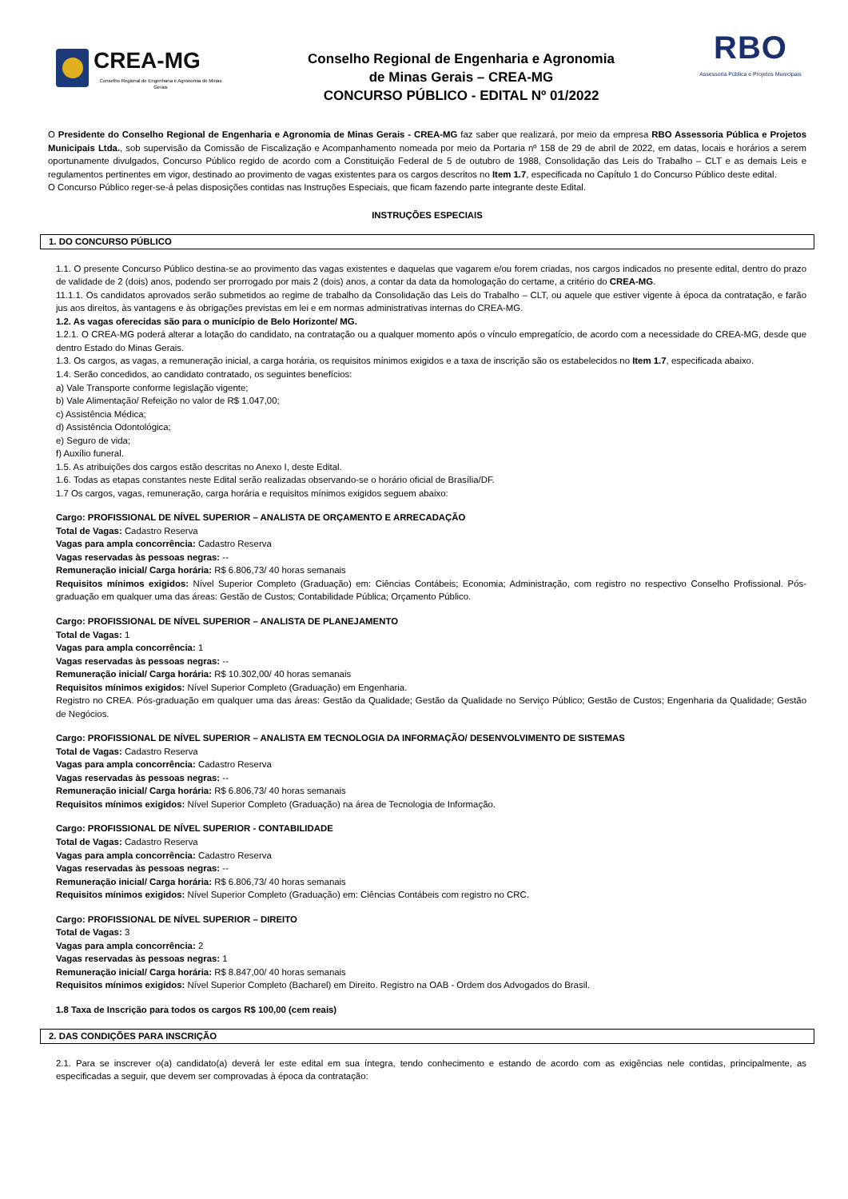CREA-MG
Conselho Regional de Engenharia e Agronomia de Minas Gerais
Conselho Regional de Engenharia e Agronomia
de Minas Gerais – CREA-MG
CONCURSO PÚBLICO - EDITAL Nº 01/2022
RBO
Assessoria Pública e Projetos Municipais
O Presidente do Conselho Regional de Engenharia e Agronomia de Minas Gerais - CREA-MG faz saber que realizará, por meio da empresa RBO Assessoria Pública e Projetos Municipais Ltda., sob supervisão da Comissão de Fiscalização e Acompanhamento nomeada por meio da Portaria nº 158 de 29 de abril de 2022, em datas, locais e horários a serem oportunamente divulgados, Concurso Público regido de acordo com a Constituição Federal de 5 de outubro de 1988, Consolidação das Leis do Trabalho – CLT e as demais Leis e regulamentos pertinentes em vigor, destinado ao provimento de vagas existentes para os cargos descritos no Item 1.7, especificada no Capítulo 1 do Concurso Público deste edital.
O Concurso Público reger-se-á pelas disposições contidas nas Instruções Especiais, que ficam fazendo parte integrante deste Edital.
INSTRUÇÕES ESPECIAIS
1. DO CONCURSO PÚBLICO
1.1. O presente Concurso Público destina-se ao provimento das vagas existentes e daquelas que vagarem e/ou forem criadas, nos cargos indicados no presente edital, dentro do prazo de validade de 2 (dois) anos, podendo ser prorrogado por mais 2 (dois) anos, a contar da data da homologação do certame, a critério do CREA-MG.
11.1.1. Os candidatos aprovados serão submetidos ao regime de trabalho da Consolidação das Leis do Trabalho – CLT, ou aquele que estiver vigente à época da contratação, e farão jus aos direitos, às vantagens e às obrigações previstas em lei e em normas administrativas internas do CREA-MG.
1.2. As vagas oferecidas são para o município de Belo Horizonte/ MG.
1.2.1. O CREA-MG poderá alterar a lotação do candidato, na contratação ou a qualquer momento após o vínculo empregatício, de acordo com a necessidade do CREA-MG, desde que dentro Estado do Minas Gerais.
1.3. Os cargos, as vagas, a remuneração inicial, a carga horária, os requisitos mínimos exigidos e a taxa de inscrição são os estabelecidos no Item 1.7, especificada abaixo.
1.4. Serão concedidos, ao candidato contratado, os seguintes benefícios:
a) Vale Transporte conforme legislação vigente;
b) Vale Alimentação/ Refeição no valor de R$ 1.047,00;
c) Assistência Médica;
d) Assistência Odontológica;
e) Seguro de vida;
f) Auxílio funeral.
1.5. As atribuições dos cargos estão descritas no Anexo I, deste Edital.
1.6. Todas as etapas constantes neste Edital serão realizadas observando-se o horário oficial de Brasília/DF.
1.7 Os cargos, vagas, remuneração, carga horária e requisitos mínimos exigidos seguem abaixo:
Cargo: PROFISSIONAL DE NÍVEL SUPERIOR – ANALISTA DE ORÇAMENTO E ARRECADAÇÃO
Total de Vagas: Cadastro Reserva
Vagas para ampla concorrência: Cadastro Reserva
Vagas reservadas às pessoas negras: --
Remuneração inicial/ Carga horária: R$ 6.806,73/ 40 horas semanais
Requisitos mínimos exigidos: Nível Superior Completo (Graduação) em: Ciências Contábeis; Economia; Administração, com registro no respectivo Conselho Profissional. Pós-graduação em qualquer uma das áreas: Gestão de Custos; Contabilidade Pública; Orçamento Público.
Cargo: PROFISSIONAL DE NÍVEL SUPERIOR – ANALISTA DE PLANEJAMENTO
Total de Vagas: 1
Vagas para ampla concorrência: 1
Vagas reservadas às pessoas negras: --
Remuneração inicial/ Carga horária: R$ 10.302,00/ 40 horas semanais
Requisitos mínimos exigidos: Nível Superior Completo (Graduação) em Engenharia.
Registro no CREA. Pós-graduação em qualquer uma das áreas: Gestão da Qualidade; Gestão da Qualidade no Serviço Público; Gestão de Custos; Engenharia da Qualidade; Gestão de Negócios.
Cargo: PROFISSIONAL DE NÍVEL SUPERIOR – ANALISTA EM TECNOLOGIA DA INFORMAÇÃO/ DESENVOLVIMENTO DE SISTEMAS
Total de Vagas: Cadastro Reserva
Vagas para ampla concorrência: Cadastro Reserva
Vagas reservadas às pessoas negras: --
Remuneração inicial/ Carga horária: R$ 6.806,73/ 40 horas semanais
Requisitos mínimos exigidos: Nível Superior Completo (Graduação) na área de Tecnologia de Informação.
Cargo: PROFISSIONAL DE NÍVEL SUPERIOR - CONTABILIDADE
Total de Vagas: Cadastro Reserva
Vagas para ampla concorrência: Cadastro Reserva
Vagas reservadas às pessoas negras: --
Remuneração inicial/ Carga horária: R$ 6.806,73/ 40 horas semanais
Requisitos mínimos exigidos: Nível Superior Completo (Graduação) em: Ciências Contábeis com registro no CRC.
Cargo: PROFISSIONAL DE NÍVEL SUPERIOR – DIREITO
Total de Vagas: 3
Vagas para ampla concorrência: 2
Vagas reservadas às pessoas negras: 1
Remuneração inicial/ Carga horária: R$ 8.847,00/ 40 horas semanais
Requisitos mínimos exigidos: Nível Superior Completo (Bacharel) em Direito. Registro na OAB - Ordem dos Advogados do Brasil.
1.8 Taxa de Inscrição para todos os cargos R$ 100,00 (cem reais)
2. DAS CONDIÇÕES PARA INSCRIÇÃO
2.1. Para se inscrever o(a) candidato(a) deverá ler este edital em sua íntegra, tendo conhecimento e estando de acordo com as exigências nele contidas, principalmente, as especificadas a seguir, que devem ser comprovadas à época da contratação: